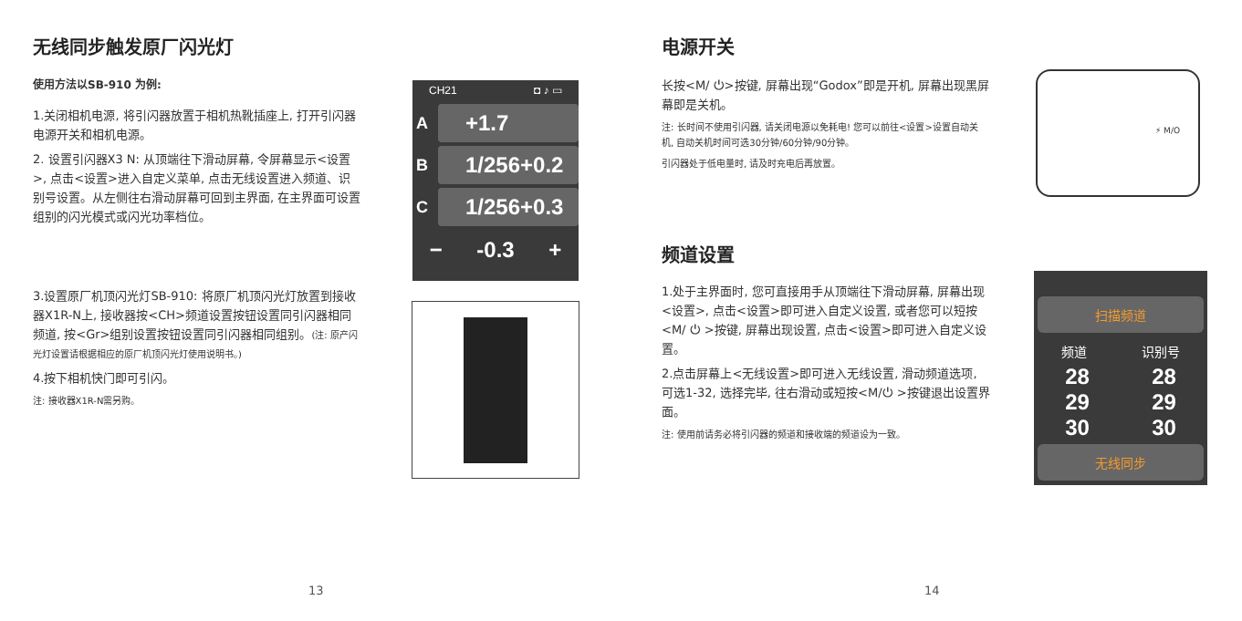无线同步触发原厂闪光灯
使用方法以SB-910 为例:
1.关闭相机电源, 将引闪器放置于相机热靴插座上, 打开引闪器电源开关和相机电源。
2. 设置引闪器X3 N: 从顶端往下滑动屏幕, 令屏幕显示<设置>, 点击<设置>进入自定义菜单, 点击无线设置进入频道、识别号设置。从左侧往右滑动屏幕可回到主界面, 在主界面可设置组别的闪光模式或闪光功率档位。
3.设置原厂机顶闪光灯SB-910: 将原厂机顶闪光灯放置到接收器X1R-N上, 接收器按<CH>频道设置按钮设置同引闪器相同频道, 按<Gr>组别设置按钮设置同引闪器相同组别。(注: 原产闪光灯设置请根据相应的原厂机顶闪光灯使用说明书。)
4.按下相机快门即可引闪。
注: 接收器X1R-N需另购。
CH21 ◘ ♪ ▭
A +1.7
B 1/256+0.2
C 1/256+0.3
− -0.3 +
13
电源开关
长按<M/ ⏻>按键, 屏幕出现“Godox”即是开机, 屏幕出现黑屏幕即是关机。
注: 长时间不使用引闪器, 请关闭电源以免耗电! 您可以前往<设置>设置自动关机, 自动关机时间可选30分钟/60分钟/90分钟。
引闪器处于低电量时, 请及时充电后再放置。
频道设置
1.处于主界面时, 您可直接用手从顶端往下滑动屏幕, 屏幕出现<设置>, 点击<设置>即可进入自定义设置, 或者您可以短按<M/ ⏻ >按键, 屏幕出现设置, 点击<设置>即可进入自定义设置。
2.点击屏幕上<无线设置>即可进入无线设置, 滑动频道选项, 可选1-32, 选择完毕, 往右滑动或短按<M/⏻ >按键退出设置界面。
注: 使用前请务必将引闪器的频道和接收端的频道设为一致。
⚡ M/O
扫描频道
频道 识别号
28
29
30 28
29
30
无线同步
14